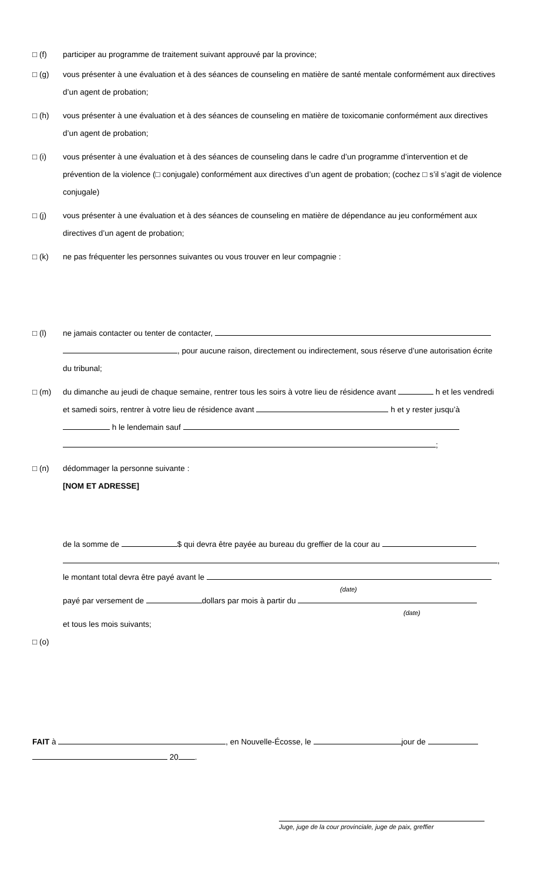□ (f) participer au programme de traitement suivant approuvé par la province;
□ (g) vous présenter à une évaluation et à des séances de counseling en matière de santé mentale conformément aux directives d’un agent de probation;
□ (h) vous présenter à une évaluation et à des séances de counseling en matière de toxicomanie conformément aux directives d’un agent de probation;
□ (i) vous présenter à une évaluation et à des séances de counseling dans le cadre d’un programme d’intervention et de prévention de la violence (□ conjugale) conformément aux directives d’un agent de probation; (cochez □ s’il s’agit de violence conjugale)
□ (j) vous présenter à une évaluation et à des séances de counseling en matière de dépendance au jeu conformément aux directives d’un agent de probation;
□ (k) ne pas fréquenter les personnes suivantes ou vous trouver en leur compagnie :
□ (l) ne jamais contacter ou tenter de contacter,
, pour aucune raison, directement ou indirectement, sous réserve d’une autorisation écrite du tribunal;
□ (m) du dimanche au jeudi de chaque semaine, rentrer tous les soirs à votre lieu de résidence avant h et les vendredi et samedi soirs, rentrer à votre lieu de résidence avant h et y rester jusqu’à h le lendemain sauf
;
□ (n) dédommager la personne suivante :
[NOM ET ADRESSE]
de la somme de $ qui devra être payée au bureau du greffier de la cour au
,
le montant total devra être payé avant le
(date)
payé par versement de dollars par mois à partir du
(date)
et tous les mois suivants;
□ (o)
FAIT à , en Nouvelle-Écosse, le jour de
20 .
Juge, juge de la cour provinciale, juge de paix, greffier